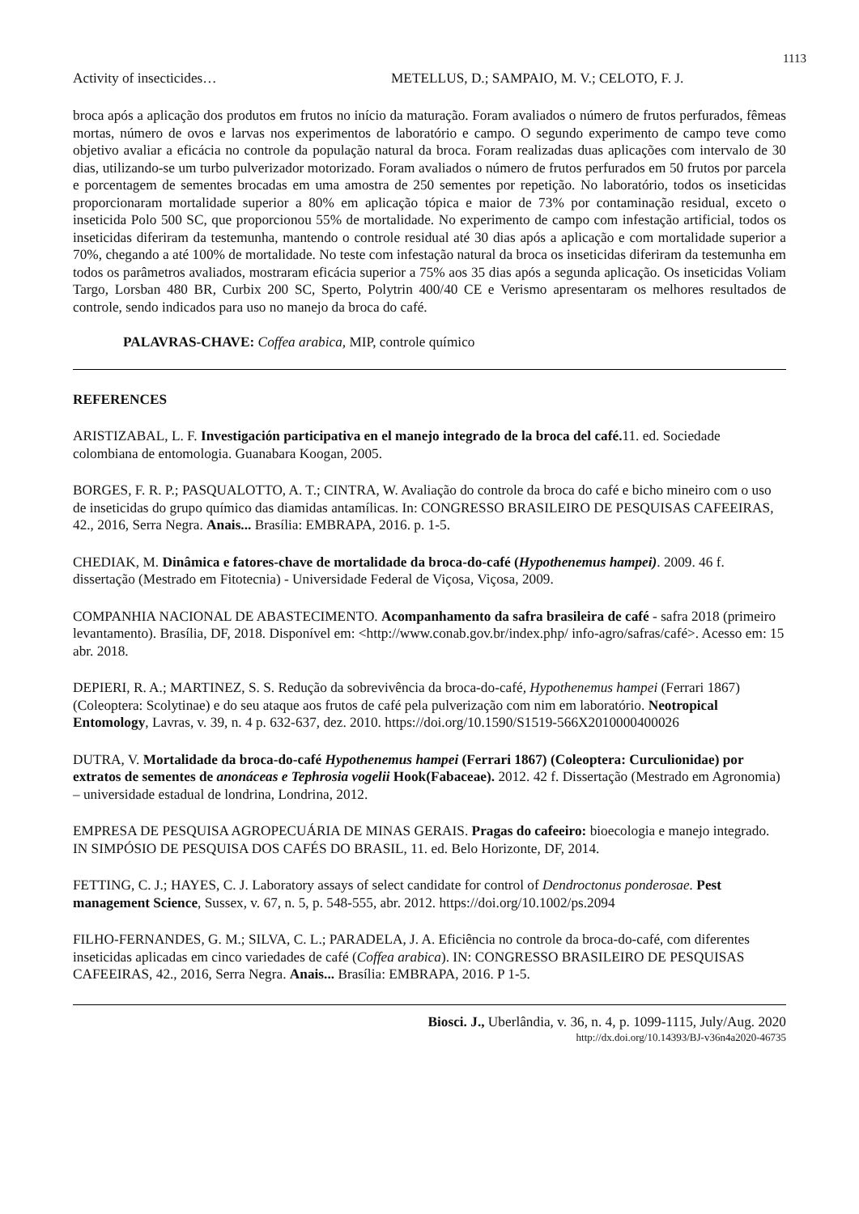1113
Activity of insecticides… METELLUS, D.; SAMPAIO, M. V.; CELOTO, F. J.
broca após a aplicação dos produtos em frutos no início da maturação. Foram avaliados o número de frutos perfurados, fêmeas mortas, número de ovos e larvas nos experimentos de laboratório e campo. O segundo experimento de campo teve como objetivo avaliar a eficácia no controle da população natural da broca. Foram realizadas duas aplicações com intervalo de 30 dias, utilizando-se um turbo pulverizador motorizado. Foram avaliados o número de frutos perfurados em 50 frutos por parcela e porcentagem de sementes brocadas em uma amostra de 250 sementes por repetição. No laboratório, todos os inseticidas proporcionaram mortalidade superior a 80% em aplicação tópica e maior de 73% por contaminação residual, exceto o inseticida Polo 500 SC, que proporcionou 55% de mortalidade. No experimento de campo com infestação artificial, todos os inseticidas diferiram da testemunha, mantendo o controle residual até 30 dias após a aplicação e com mortalidade superior a 70%, chegando a até 100% de mortalidade. No teste com infestação natural da broca os inseticidas diferiram da testemunha em todos os parâmetros avaliados, mostraram eficácia superior a 75% aos 35 dias após a segunda aplicação. Os inseticidas Voliam Targo, Lorsban 480 BR, Curbix 200 SC, Sperto, Polytrin 400/40 CE e Verismo apresentaram os melhores resultados de controle, sendo indicados para uso no manejo da broca do café.
PALAVRAS-CHAVE: Coffea arabica, MIP, controle químico
REFERENCES
ARISTIZABAL, L. F. Investigación participativa en el manejo integrado de la broca del café. 11. ed. Sociedade colombiana de entomologia. Guanabara Koogan, 2005.
BORGES, F. R. P.; PASQUALOTTO, A. T.; CINTRA, W. Avaliação do controle da broca do café e bicho mineiro com o uso de inseticidas do grupo químico das diamidas antamílicas. In: CONGRESSO BRASILEIRO DE PESQUISAS CAFEEIRAS, 42., 2016, Serra Negra. Anais... Brasília: EMBRAPA, 2016. p. 1-5.
CHEDIAK, M. Dinâmica e fatores-chave de mortalidade da broca-do-café (Hypothenemus hampei). 2009. 46 f. dissertação (Mestrado em Fitotecnia) - Universidade Federal de Viçosa, Viçosa, 2009.
COMPANHIA NACIONAL DE ABASTECIMENTO. Acompanhamento da safra brasileira de café - safra 2018 (primeiro levantamento). Brasília, DF, 2018. Disponível em: <http://www.conab.gov.br/index.php/ info-agro/safras/café>. Acesso em: 15 abr. 2018.
DEPIERI, R. A.; MARTINEZ, S. S. Redução da sobrevivência da broca-do-café, Hypothenemus hampei (Ferrari 1867) (Coleoptera: Scolytinae) e do seu ataque aos frutos de café pela pulverização com nim em laboratório. Neotropical Entomology, Lavras, v. 39, n. 4 p. 632-637, dez. 2010. https://doi.org/10.1590/S1519-566X2010000400026
DUTRA, V. Mortalidade da broca-do-café Hypothenemus hampei (Ferrari 1867) (Coleoptera: Curculionidae) por extratos de sementes de anonáceas e Tephrosia vogelii Hook(Fabaceae). 2012. 42 f. Dissertação (Mestrado em Agronomia) – universidade estadual de londrina, Londrina, 2012.
EMPRESA DE PESQUISA AGROPECUÁRIA DE MINAS GERAIS. Pragas do cafeeiro: bioecologia e manejo integrado. IN SIMPÓSIO DE PESQUISA DOS CAFÉS DO BRASIL, 11. ed. Belo Horizonte, DF, 2014.
FETTING, C. J.; HAYES, C. J. Laboratory assays of select candidate for control of Dendroctonus ponderosae. Pest management Science, Sussex, v. 67, n. 5, p. 548-555, abr. 2012. https://doi.org/10.1002/ps.2094
FILHO-FERNANDES, G. M.; SILVA, C. L.; PARADELA, J. A. Eficiência no controle da broca-do-café, com diferentes inseticidas aplicadas em cinco variedades de café (Coffea arabica). IN: CONGRESSO BRASILEIRO DE PESQUISAS CAFEEIRAS, 42., 2016, Serra Negra. Anais... Brasília: EMBRAPA, 2016. P 1-5.
Biosci. J., Uberlândia, v. 36, n. 4, p. 1099-1115, July/Aug. 2020
http://dx.doi.org/10.14393/BJ-v36n4a2020-46735